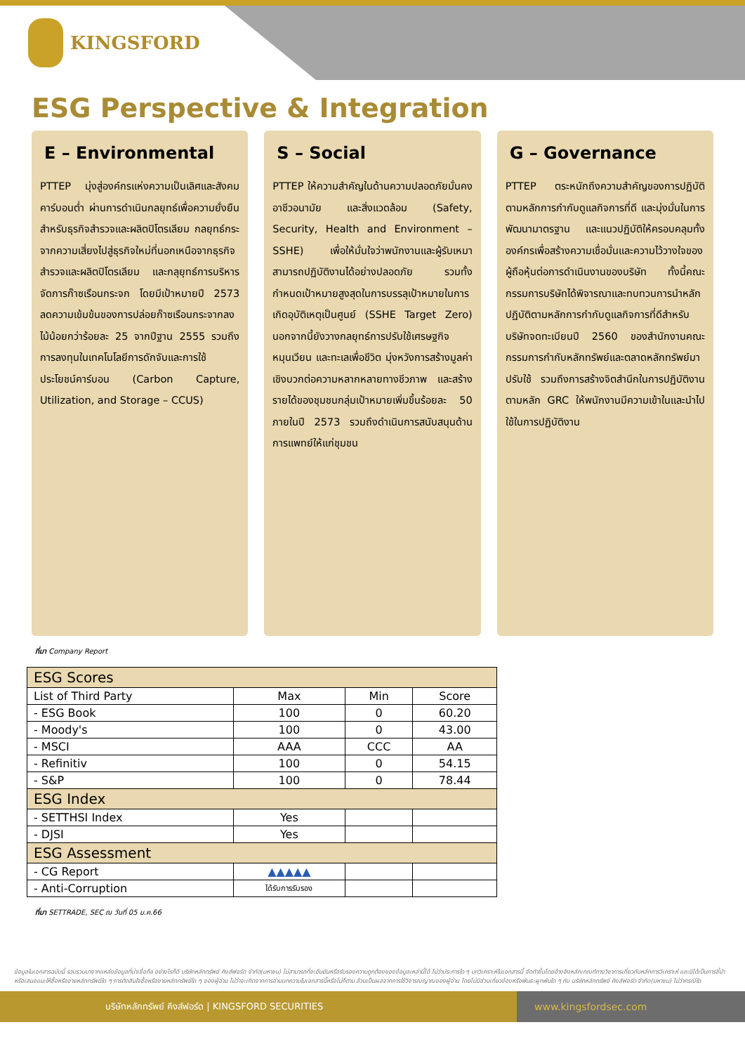KINGSFORD
ESG Perspective & Integration
E – Environmental
PTTEP มุ่งสู่องค์กรแห่งความเป็นเลิศและสังคมคาร์บอนต่ำ ผ่านการดำเนินกลยุทธ์เพื่อความยั่งยืนสำหรับธุรกิจสำรวจและผลิตปิโตรเลียม กลยุทธ์กระจากความเสี่ยงไปสู่ธุรกิจใหม่ที่นอกเหนือจากธุรกิจสำรวจและผลิตปิโตรเลียม และกลุยุทธ์การบริหารจัดการก๊าซเรือนกระจก โดยมีเป้าหมายปี 2573 ลดความเข้มข้นของการปล่อยก๊าซเรือนกระจากลงไม้น้อยกว่าร้อยละ 25 จากปีฐาน 2555 รวมถึงการลงทุนในเทคโนโลยีการดักจับและการใช้ประโยชน์คาร์บอน (Carbon Capture, Utilization, and Storage – CCUS)
S – Social
PTTEP ให้ความสำคัญในด้านความปลอดภัยมั่นคง อาชีวอนามัย และสิ่งแวดล้อม (Safety, Security, Health and Environment – SSHE) เพื่อให้มั่นใจว่าพนักงานและผู้รับเหมาสามารถปฏิบัติงานได้อย่างปลอดภัย รวมทั้งกำหนดเป้าหมายสูงสุดในการบรรลุเป้าหมายในการเกิดอุบัติเหตุเป็นศูนย์ (SSHE Target Zero) นอกจากนี้ยังวางกลยุทธ์การปรับใช้เศรษฐกิจหมุนเวียน และทะเลเพื่อชีวิต มุ่งหวังการสร้างมูลค่าเชิงบวกต่อความหลากหลายทางชีวภาพ และสร้างรายได้ของชุมชนกลุ่มเป้าหมายเพิ่มขึ้นร้อยละ 50 ภายในปี 2573 รวมถึงดำเนินการสนับสนุนด้านการแพทย์ให้แก่ชุมชน
G – Governance
PTTEP ตระหนักถึงความสำคัญของการปฏิบัติตามหลักการกำกับดูแลกิจการที่ดี และมุ่งมั่นในการพัฒนามาตรฐาน และแนวปฏิบัติให้ครอบคลุมทั้งองค์กรเพื่อสร้างความเชื่อมั่นและความไว้วางใจของผู้ถือหุ้นต่อการดำเนินงานของบริษัท ทั้งนี้คณะกรรมการบริษัทได้พิจารณาและทบทวนการนำหลักปฏิบัติตามหลักการกำกับดูแลกิจการที่ดีสำหรับบริษัทจดทะเบียนปี 2560 ของสำนักงานคณะกรรมการกำกับหลักทรัพย์และตลาดหลักทรัพย์มาปรับใช้ รวมถึงการสร้างจิตสำนึกในการปฏิบัติงานตามหลัก GRC ให้พนักงานมีความเข้าในและนำไปใช้ในการปฏิบัติงาน
ที่มา Company Report
| ESG Scores | | | |
| List of Third Party | Max | Min | Score |
| - ESG Book | 100 | 0 | 60.20 |
| - Moody's | 100 | 0 | 43.00 |
| - MSCI | AAA | CCC | AA |
| - Refinitiv | 100 | 0 | 54.15 |
| - S&P | 100 | 0 | 78.44 |
| ESG Index | | | |
| - SETTHSI Index | Yes | | |
| - DJSI | Yes | | |
| ESG Assessment | | | |
| - CG Report | ▲▲▲▲▲ | | |
| - Anti-Corruption | ได้รับการรับรอง | | |
ที่มา SETTRADE, SEC ณ วันที่ 05 ม.ค.66
ข้อมูลในเอกสารฉบับนี้ รวบรวมมาจากแหล่งข้อมูลที่น่าเชื่อถือ อย่างไรก็ดี บริษัทหลักทรัพย์ คิงส์ฟอร์ด จำกัด(มหาชน) ไม่สามารถที่จะยืนยันหรือรับรองความถูกต้องของข้อมูลเหล่านี้ได้ ไม่ว่าประการใด ๆ บทวิเคราะห์ในเอกสารนี้ จัดทำขึ้นโดยอ้างอิงหลักเกณฑ์ทางวิชาการเกี่ยวกับหลักการวิเคราะห์ และมิได้เป็นการชี้นำ หรือเสนอแนะให้ซื้อหรือขายหลักทรัพย์ใด ๆ การตัดสินใจซื้อหรือขายหลักทรัพย์ใด ๆ ของผู้อ่าน ไม่ว่าจะเกิดจากการอ่านบทความในเอกสารนี้หรือไม่ก็ตาม ล้วนเป็นผลจากการใช้วิจารณญาณของผู้อ่าน โดยไม่มีส่วนเกี่ยวข้องหรือพันธะผูกพันใด ๆ กับ บริษัทหลักทรัพย์ คิงส์ฟอร์ด จำกัด(มหาชน) ไม่ว่ากรณีใด
บริษัทหลักทรัพย์ คิงส์ฟอร์ด | KINGSFORD SECURITIES
www.kingsfordsec.com